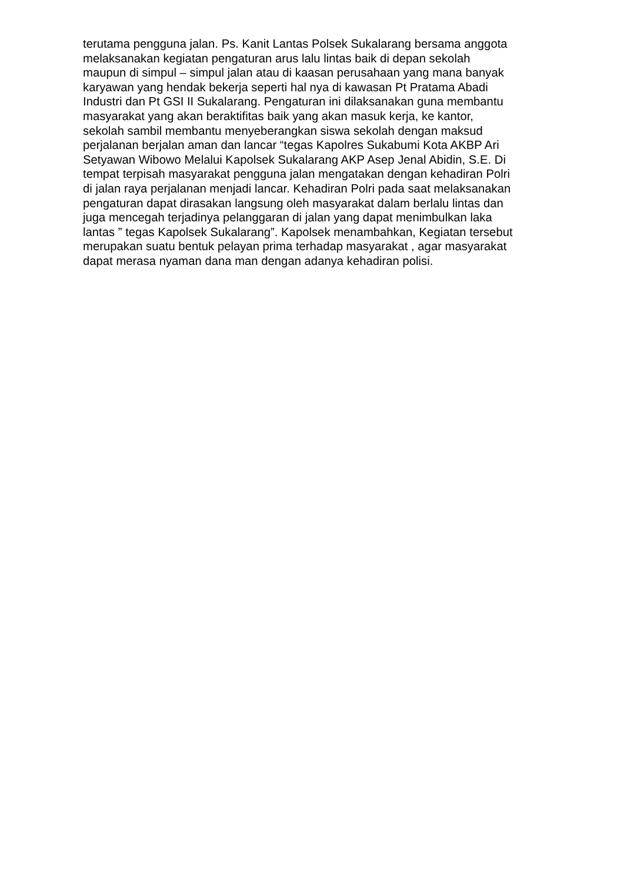terutama pengguna jalan. Ps. Kanit Lantas Polsek Sukalarang bersama anggota
melaksanakan kegiatan pengaturan arus lalu lintas baik di depan sekolah
maupun di simpul – simpul jalan atau di kaasan perusahaan yang mana banyak
karyawan yang hendak bekerja seperti hal nya di kawasan Pt Pratama Abadi
Industri dan Pt GSI II Sukalarang. Pengaturan ini dilaksanakan guna membantu
masyarakat yang akan beraktifitas baik yang akan masuk kerja, ke kantor,
sekolah sambil membantu menyeberangkan siswa sekolah dengan maksud
perjalanan berjalan aman dan lancar “tegas Kapolres Sukabumi Kota AKBP Ari
Setyawan Wibowo Melalui Kapolsek Sukalarang AKP Asep Jenal Abidin, S.E. Di
tempat terpisah masyarakat pengguna jalan mengatakan dengan kehadiran Polri
di jalan raya perjalanan menjadi lancar. Kehadiran Polri pada saat melaksanakan
pengaturan dapat dirasakan langsung oleh masyarakat dalam berlalu lintas dan
juga mencegah terjadinya pelanggaran di jalan yang dapat menimbulkan laka
lantas ” tegas Kapolsek Sukalarang”. Kapolsek menambahkan, Kegiatan tersebut
merupakan suatu bentuk pelayan prima terhadap masyarakat , agar masyarakat
dapat merasa nyaman dana man dengan adanya kehadiran polisi.